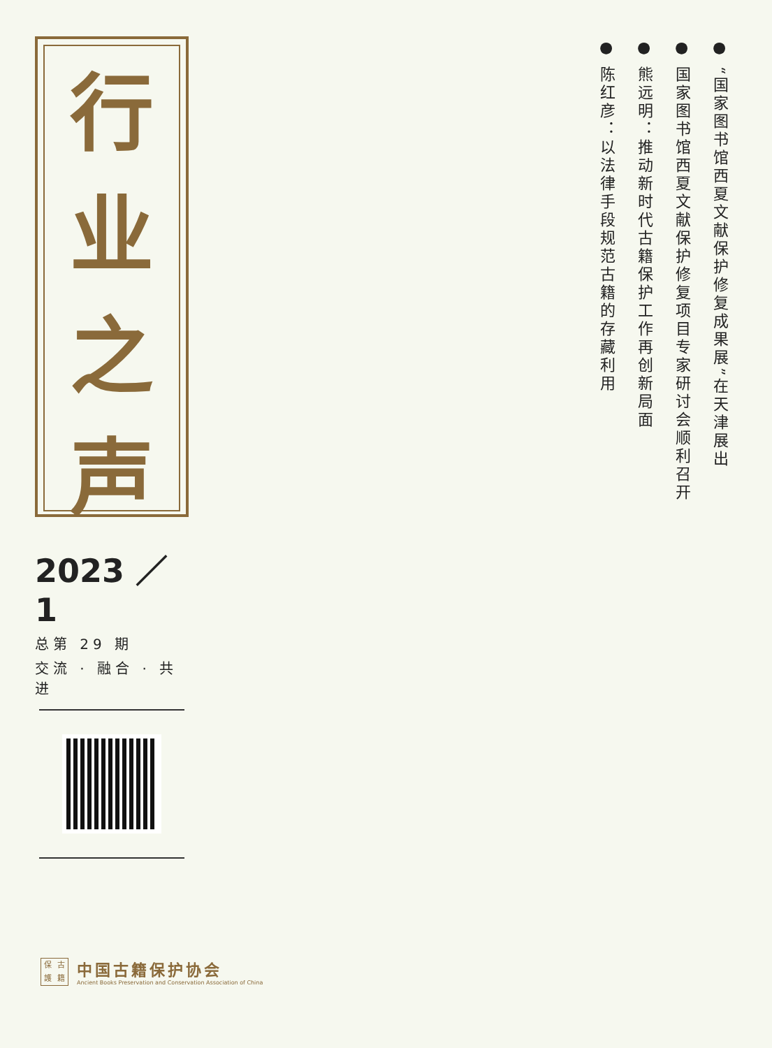行
业
之
声
2023 ／ 1
总第 29 期
交流 · 融合 · 共进
● “国家图书馆西夏文献保护修复成果展”在天津展出
● 国家图书馆西夏文献保护修复项目专家研讨会顺利召开
● 熊远明：推动新时代古籍保护工作再创新局面
● 陈红彦：以法律手段规范古籍的存藏利用
保古護籍
中国古籍保护协会
Ancient Books Preservation and Conservation Association of China